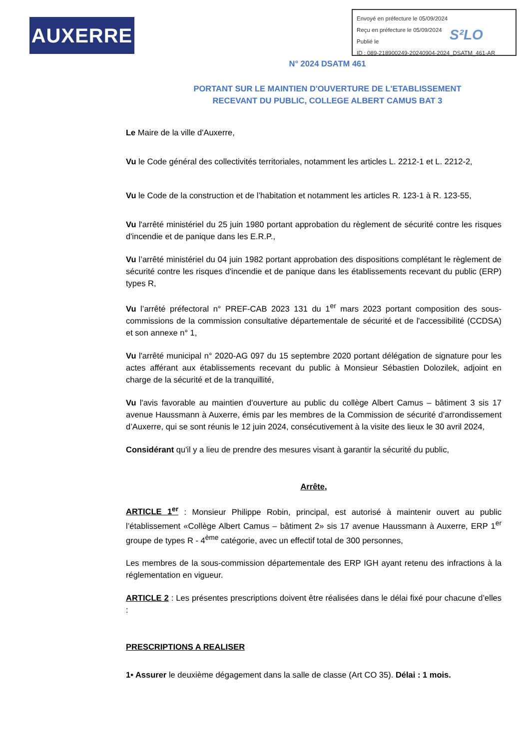AUXERRE
Envoyé en préfecture le 05/09/2024
Reçu en préfecture le 05/09/2024
Publié le
ID : 089-218900249-20240904-2024_DSATM_461-AR
S²LO
N° 2024 DSATM 461
PORTANT SUR LE MAINTIEN D'OUVERTURE DE L'ETABLISSEMENT
RECEVANT DU PUBLIC, COLLEGE ALBERT CAMUS BAT 3
Le Maire de la ville d'Auxerre,
Vu le Code général des collectivités territoriales, notamment les articles L. 2212-1 et L. 2212-2,
Vu le Code de la construction et de l’habitation et notamment les articles R. 123-1 à R. 123-55,
Vu l'arrêté ministériel du 25 juin 1980 portant approbation du règlement de sécurité contre les risques d'incendie et de panique dans les E.R.P.,
Vu l’arrêté ministériel du 04 juin 1982 portant approbation des dispositions complétant le règlement de sécurité contre les risques d'incendie et de panique dans les établissements recevant du public (ERP) types R,
Vu l’arrêté préfectoral n° PREF-CAB 2023 131 du 1<sup>er</sup> mars 2023 portant composition des sous-commissions de la commission consultative départementale de sécurité et de l'accessibilité (CCDSA) et son annexe n° 1,
Vu l'arrêté municipal n° 2020-AG 097 du 15 septembre 2020 portant délégation de signature pour les actes afférant aux établissements recevant du public à Monsieur Sébastien Dolozilek, adjoint en charge de la sécurité et de la tranquillité,
Vu l'avis favorable au maintien d'ouverture au public du collège Albert Camus – bâtiment 3 sis 17 avenue Haussmann à Auxerre, émis par les membres de la Commission de sécurité d’arrondissement d’Auxerre, qui se sont réunis le 12 juin 2024, consécutivement à la visite des lieux le 30 avril 2024,
Considérant qu'il y a lieu de prendre des mesures visant à garantir la sécurité du public,
Arrête,
ARTICLE 1<sup>er</sup> : Monsieur Philippe Robin, principal, est autorisé à maintenir ouvert au public l’établissement «Collège Albert Camus – bâtiment 2» sis 17 avenue Haussmann à Auxerre, ERP 1<sup>er</sup> groupe de types R - 4<sup>ème</sup> catégorie, avec un effectif total de 300 personnes,
Les membres de la sous-commission départementale des ERP IGH ayant retenu des infractions à la réglementation en vigueur.
ARTICLE 2 : Les présentes prescriptions doivent être réalisées dans le délai fixé pour chacune d’elles :
PRESCRIPTIONS A REALISER
1• Assurer le deuxième dégagement dans la salle de classe (Art CO 35). Délai : 1 mois.